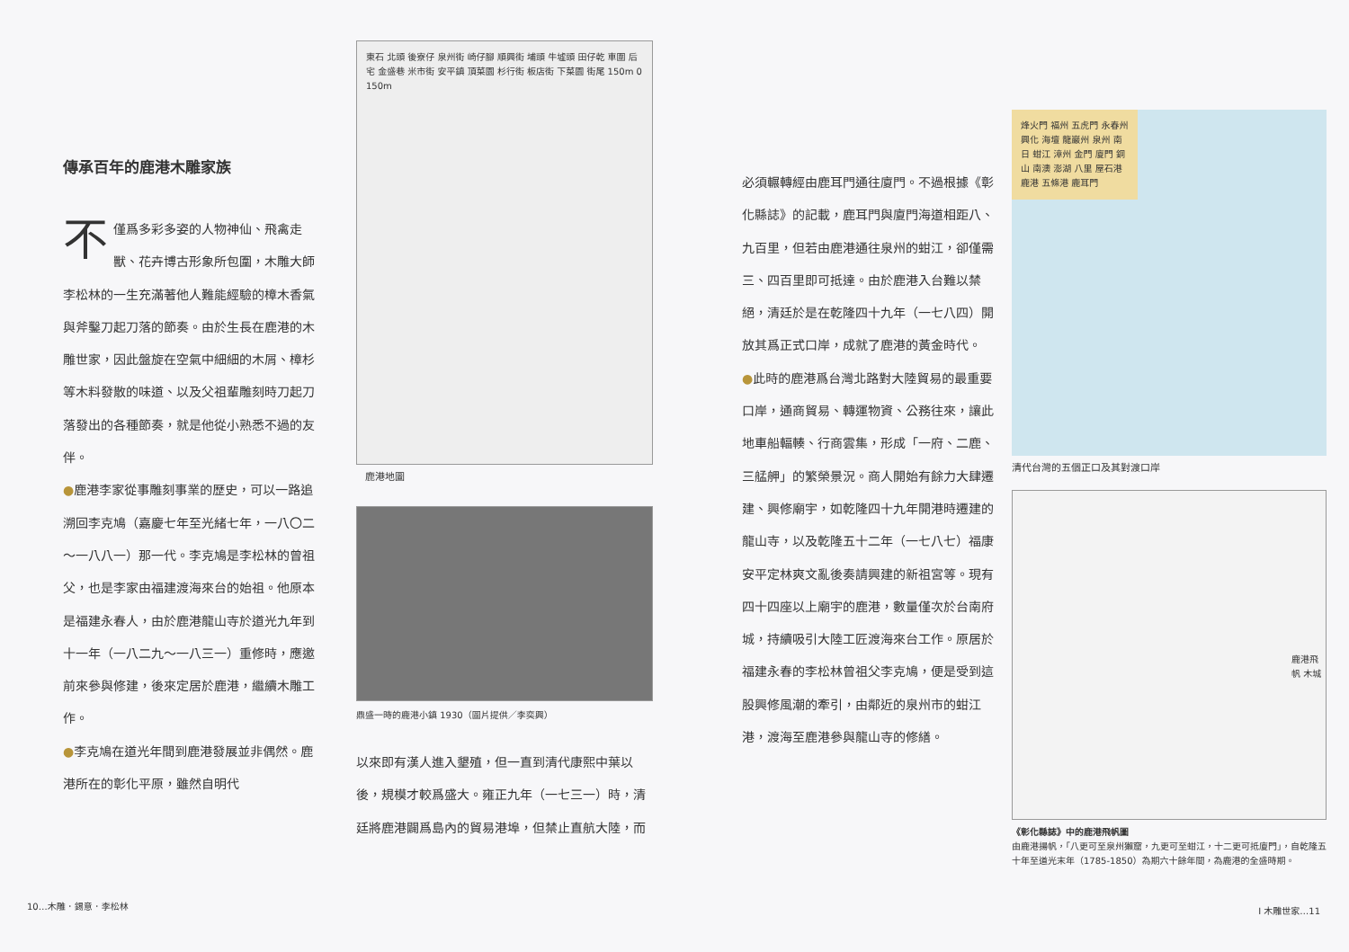傳承百年的鹿港木雕家族
不僅爲多彩多姿的人物神仙、飛禽走獸、花卉博古形象所包圍，木雕大師李松林的一生充滿著他人難能經驗的樟木香氣與斧鑿刀起刀落的節奏。由於生長在鹿港的木雕世家，因此盤旋在空氣中細細的木屑、樟杉等木料發散的味道、以及父祖輩雕刻時刀起刀落發出的各種節奏，就是他從小熟悉不過的友伴。
●鹿港李家從事雕刻事業的歷史，可以一路追溯回李克鳩（嘉慶七年至光緒七年，一八〇二～一八八一）那一代。李克鳩是李松林的曾祖父，也是李家由福建渡海來台的始祖。他原本是福建永春人，由於鹿港龍山寺於道光九年到十一年（一八二九～一八三一）重修時，應邀前來參與修建，後來定居於鹿港，繼續木雕工作。
●李克鳩在道光年間到鹿港發展並非偶然。鹿港所在的彰化平原，雖然自明代
東石 北頭 後寮仔 泉州街 崎仔腳 順興街 埔頭 牛墟頭 田仔乾 車圍 后宅 金盛巷 米市街 安平鎮 頂菜園 杉行街 板店街 下菜園 街尾 150m 0 150m
鹿港地圖
鼎盛一時的鹿港小鎮 1930（圖片提供／李奕興）
以來即有漢人進入墾殖，但一直到清代康熙中葉以後，規模才較爲盛大。雍正九年（一七三一）時，清廷將鹿港闢爲島內的貿易港埠，但禁止直航大陸，而
10…木雕．錫意．李松林
必須輾轉經由鹿耳門通往廈門。不過根據《彰化縣誌》的記載，鹿耳門與廈門海道相距八、九百里，但若由鹿港通往泉州的蚶江，卻僅需三、四百里即可抵達。由於鹿港入台難以禁絕，清廷於是在乾隆四十九年（一七八四）開放其爲正式口岸，成就了鹿港的黃金時代。
●此時的鹿港爲台灣北路對大陸貿易的最重要口岸，通商貿易、轉運物資、公務往來，讓此地車船輻輳、行商雲集，形成「一府、二鹿、三艋舺」的繁榮景況。商人開始有餘力大肆遷建、興修廟宇，如乾隆四十九年開港時遷建的龍山寺，以及乾隆五十二年（一七八七）福康安平定林爽文亂後奏請興建的新祖宮等。現有四十四座以上廟宇的鹿港，數量僅次於台南府城，持續吸引大陸工匠渡海來台工作。原居於福建永春的李松林曾祖父李克鳩，便是受到這股興修風潮的牽引，由鄰近的泉州市的蚶江港，渡海至鹿港參與龍山寺的修繕。
烽火門 福州 五虎門 永春州 興化 海壇 龍巖州 泉州 南日 蚶江 漳州 金門 廈門 銅山 南澳 澎湖 八里 屋石港 鹿港 五條港 鹿耳門
清代台灣的五個正口及其對渡口岸
鹿港飛帆 木城
《彰化縣誌》中的鹿港飛帆圖
由鹿港揚帆，「八更可至泉州獺窟，九更可至蚶江，十二更可抵廈門」，自乾隆五十年至道光末年（1785-1850）為期六十餘年間，為鹿港的全盛時期。
I 木雕世家…11